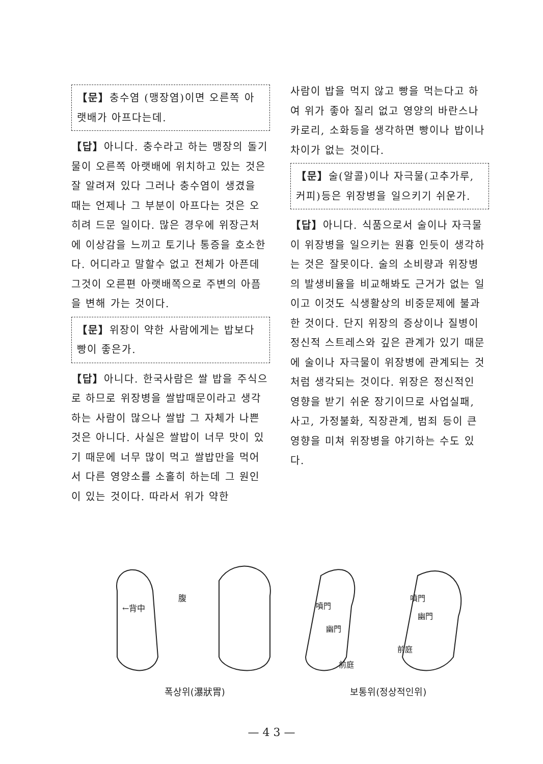【문】충수염 (맹장염)이면 오른쪽 아랫배가 아프다는데.
【답】아니다. 충수라고 하는 맹장의 돌기물이 오른쪽 아랫배에 위치하고 있는 것은 잘 알려져 있다 그러나 충수염이 생겼을 때는 언제나 그 부분이 아프다는 것은 오히려 드문 일이다. 많은 경우에 위장근처에 이상감을 느끼고 토기나 통증을 호소한다. 어디라고 말할수 없고 전체가 아픈데 그것이 오른편 아랫배쪽으로 주변의 아픔을 변해 가는 것이다.
【문】위장이 약한 사람에게는 밥보다 빵이 좋은가.
【답】아니다. 한국사람은 쌀 밥을 주식으로 하므로 위장병을 쌀밥때문이라고 생각하는 사람이 많으나 쌀밥 그 자체가 나쁜 것은 아니다. 사실은 쌀밥이 너무 맛이 있기 때문에 너무 많이 먹고 쌀밥만을 먹어서 다른 영양소를 소홀히 하는데 그 원인이 있는 것이다. 따라서 위가 약한
사람이 밥을 먹지 않고 빵을 먹는다고 하여 위가 좋아 질리 없고 영양의 바란스나 카로리, 소화등을 생각하면 빵이나 밥이나 차이가 없는 것이다.
【문】술(알콜)이나 자극물(고추가루, 커피)등은 위장병을 일으키기 쉬운가.
【답】아니다. 식품으로서 술이나 자극물이 위장병을 일으키는 원흉 인듯이 생각하는 것은 잘못이다. 술의 소비량과 위장병의 발생비율을 비교해봐도 근거가 없는 일이고 이것도 식생활상의 비중문제에 불과한 것이다. 단지 위장의 증상이나 질병이 정신적 스트레스와 깊은 관계가 있기 때문에 술이나 자극물이 위장병에 관계되는 것처럼 생각되는 것이다. 위장은 정신적인 영향을 받기 쉬운 장기이므로 사업실패, 사고, 가정불화, 직장관계, 범죄 등이 큰 영향을 미쳐 위장병을 야기하는 수도 있다.
腹
←背中
噴門
幽門
前庭
噴門
幽門
前庭
폭상위(瀑狀胃) 보통위(정상적인위)
— 4 3 —